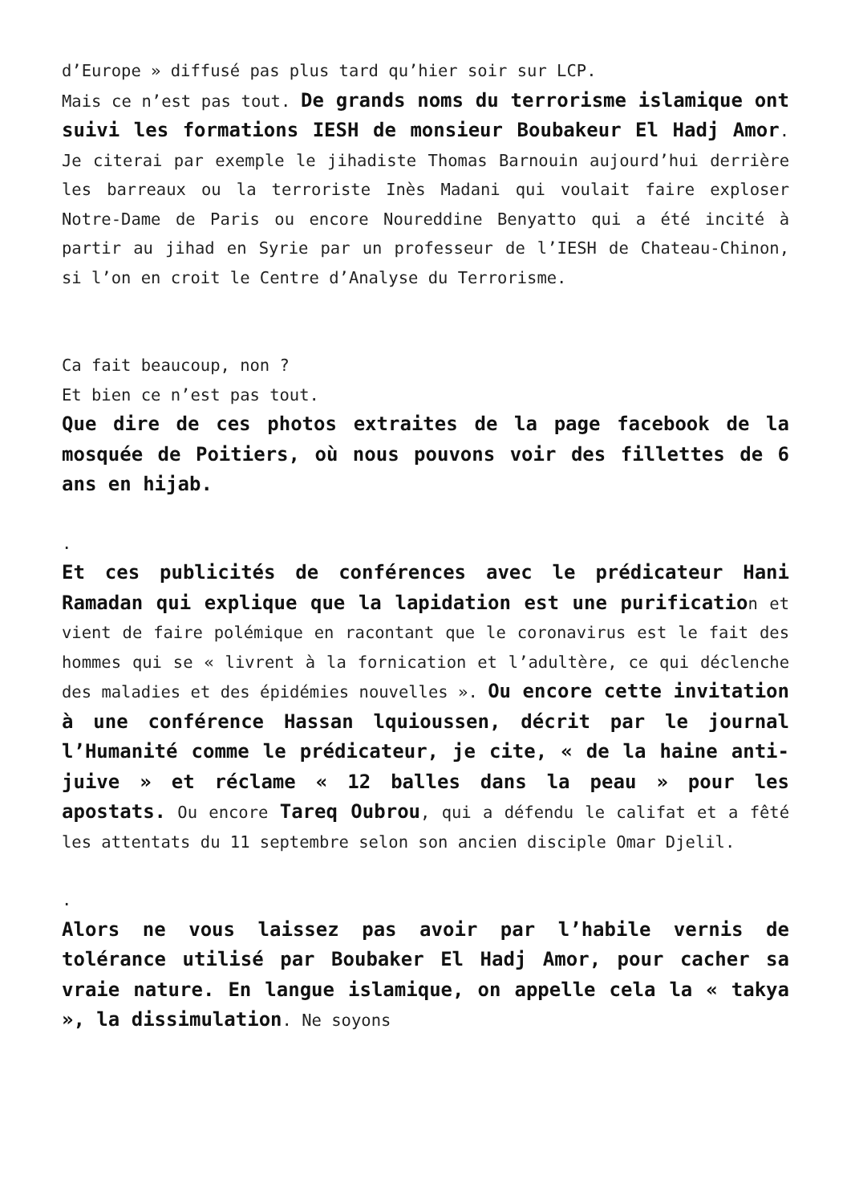d’Europe » diffusé pas plus tard qu’hier soir sur LCP.
Mais ce n’est pas tout. De grands noms du terrorisme islamique ont suivi les formations IESH de monsieur Boubakeur El Hadj Amor. Je citerai par exemple le jihadiste Thomas Barnouin aujourd’hui derrière les barreaux ou la terroriste Inès Madani qui voulait faire exploser Notre-Dame de Paris ou encore Noureddine Benyatto qui a été incité à partir au jihad en Syrie par un professeur de l’IESH de Chateau-Chinon, si l’on en croit le Centre d’Analyse du Terrorisme.
Ca fait beaucoup, non ?
Et bien ce n’est pas tout.
Que dire de ces photos extraites de la page facebook de la mosquée de Poitiers, où nous pouvons voir des fillettes de 6 ans en hijab.
.
Et ces publicités de conférences avec le prédicateur Hani Ramadan qui explique que la lapidation est une purification et vient de faire polémique en racontant que le coronavirus est le fait des hommes qui se « livrent à la fornication et l’adultère, ce qui déclenche des maladies et des épidémies nouvelles ». Ou encore cette invitation à une conférence Hassan lquioussen, décrit par le journal l’Humanité comme le prédicateur, je cite, « de la haine anti-juive » et réclame « 12 balles dans la peau » pour les apostats. Ou encore Tareq Oubrou, qui a défendu le califat et a fêté les attentats du 11 septembre selon son ancien disciple Omar Djelil.
.
Alors ne vous laissez pas avoir par l’habile vernis de tolérance utilisé par Boubaker El Hadj Amor, pour cacher sa vraie nature. En langue islamique, on appelle cela la « takya », la dissimulation. Ne soyons